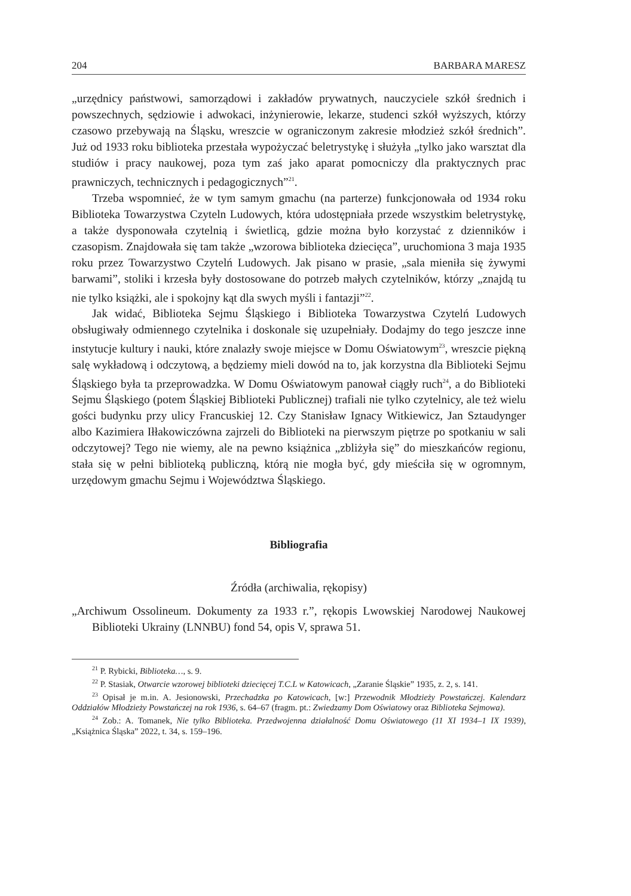204 BARBARA MARESZ
„urzędnicy państwowi, samorządowi i zakładów prywatnych, nauczyciele szkół średnich i powszechnych, sędziowie i adwokaci, inżynierowie, lekarze, studenci szkół wyższych, którzy czasowo przebywają na Śląsku, wreszcie w ograniczonym zakresie młodzież szkół średnich”. Już od 1933 roku biblioteka przestała wypożyczać beletrystykę i służyła „tylko jako warsztat dla studiów i pracy naukowej, poza tym zaś jako aparat pomocniczy dla praktycznych prac prawniczych, technicznych i pedagogicznych”<sup>21</sup>.
Trzeba wspomnieć, że w tym samym gmachu (na parterze) funkcjonowała od 1934 roku Biblioteka Towarzystwa Czyteln Ludowych, która udostępniała przede wszystkim beletrystykę, a także dysponowała czytelnią i świetlicą, gdzie można było korzystać z dzienników i czasopism. Znajdowała się tam także „wzorowa biblioteka dziecięca”, uruchomiona 3 maja 1935 roku przez Towarzystwo Czytelń Ludowych. Jak pisano w prasie, „sala mieniła się żywymi barwami”, stoliki i krzesła były dostosowane do potrzeb małych czytelników, którzy „znajdą tu nie tylko książki, ale i spokojny kąt dla swych myśli i fantazji”<sup>22</sup>.
Jak widać, Biblioteka Sejmu Śląskiego i Biblioteka Towarzystwa Czytelń Ludowych obsługiwały odmiennego czytelnika i doskonale się uzupełniały. Dodajmy do tego jeszcze inne instytucje kultury i nauki, które znalazły swoje miejsce w Domu Oświatowym<sup>23</sup>, wreszcie piękną salę wykładową i odczytową, a będziemy mieli dowód na to, jak korzystna dla Biblioteki Sejmu Śląskiego była ta przeprowadzka. W Domu Oświatowym panował ciągły ruch<sup>24</sup>, a do Biblioteki Sejmu Śląskiego (potem Śląskiej Biblioteki Publicznej) trafiali nie tylko czytelnicy, ale też wielu gości budynku przy ulicy Francuskiej 12. Czy Stanisław Ignacy Witkiewicz, Jan Sztaudynger albo Kazimiera Iłłakowiczówna zajrzeli do Biblioteki na pierwszym piętrze po spotkaniu w sali odczytowej? Tego nie wiemy, ale na pewno książnica „zbliżyła się” do mieszkańców regionu, stała się w pełni biblioteką publiczną, którą nie mogła być, gdy mieściła się w ogromnym, urzędowym gmachu Sejmu i Województwa Śląskiego.
Bibliografia
Źródła (archiwalia, rękopisy)
„Archiwum Ossolineum. Dokumenty za 1933 r.”, rękopis Lwowskiej Narodowej Naukowej Biblioteki Ukrainy (LNNBU) fond 54, opis V, sprawa 51.
<sup>21</sup> P. Rybicki, Biblioteka…, s. 9.
<sup>22</sup> P. Stasiak, Otwarcie wzorowej biblioteki dziecięcej T.C.L w Katowicach, „Zaranie Śląskie” 1935, z. 2, s. 141.
<sup>23</sup> Opisał je m.in. A. Jesionowski, Przechadzka po Katowicach, [w:] Przewodnik Młodzieży Powstańczej. Kalendarz Oddziałów Młodzieży Powstańczej na rok 1936, s. 64–67 (fragm. pt.: Zwiedzamy Dom Oświatowy oraz Biblioteka Sejmowa).
<sup>24</sup> Zob.: A. Tomanek, Nie tylko Biblioteka. Przedwojenna działalność Domu Oświatowego (11 XI 1934–1 IX 1939), „Książnica Śląska” 2022, t. 34, s. 159–196.